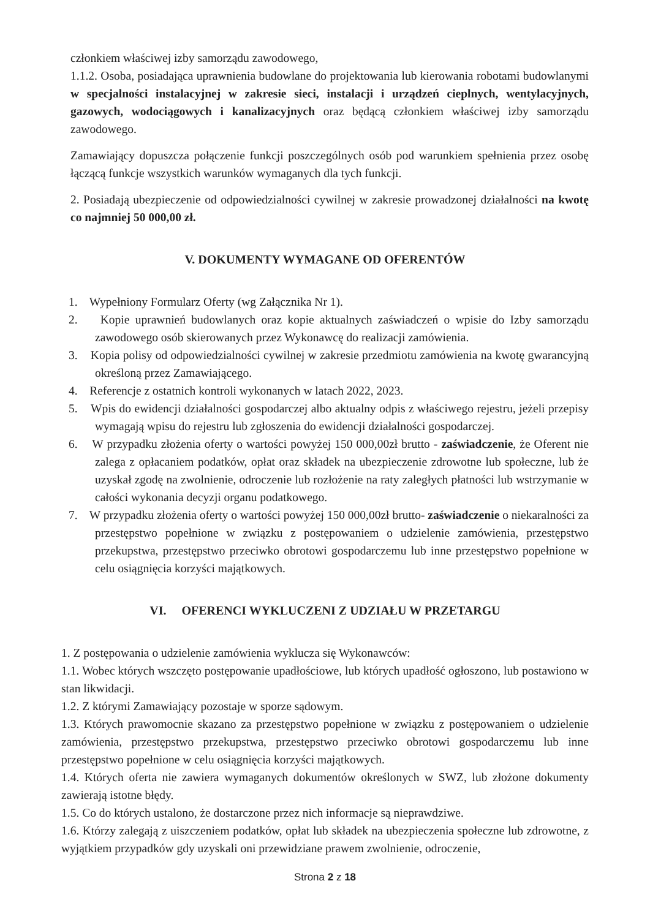członkiem właściwej izby samorządu zawodowego,
1.1.2. Osoba, posiadająca uprawnienia budowlane do projektowania lub kierowania robotami budowlanymi w specjalności instalacyjnej w zakresie sieci, instalacji i urządzeń cieplnych, wentylacyjnych, gazowych, wodociągowych i kanalizacyjnych oraz będącą członkiem właściwej izby samorządu zawodowego.
Zamawiający dopuszcza połączenie funkcji poszczególnych osób pod warunkiem spełnienia przez osobę łączącą funkcje wszystkich warunków wymaganych dla tych funkcji.
2. Posiadają ubezpieczenie od odpowiedzialności cywilnej w zakresie prowadzonej działalności na kwotę co najmniej 50 000,00 zł.
V. DOKUMENTY WYMAGANE OD OFERENTÓW
1. Wypełniony Formularz Oferty (wg Załącznika Nr 1).
2. Kopie uprawnień budowlanych oraz kopie aktualnych zaświadczeń o wpisie do Izby samorządu zawodowego osób skierowanych przez Wykonawcę do realizacji zamówienia.
3. Kopia polisy od odpowiedzialności cywilnej w zakresie przedmiotu zamówienia na kwotę gwarancyjną określoną przez Zamawiającego.
4. Referencje z ostatnich kontroli wykonanych w latach 2022, 2023.
5. Wpis do ewidencji działalności gospodarczej albo aktualny odpis z właściwego rejestru, jeżeli przepisy wymagają wpisu do rejestru lub zgłoszenia do ewidencji działalności gospodarczej.
6. W przypadku złożenia oferty o wartości powyżej 150 000,00zł brutto - zaświadczenie, że Oferent nie zalega z opłacaniem podatków, opłat oraz składek na ubezpieczenie zdrowotne lub społeczne, lub że uzyskał zgodę na zwolnienie, odroczenie lub rozłożenie na raty zaległych płatności lub wstrzymanie w całości wykonania decyzji organu podatkowego.
7. W przypadku złożenia oferty o wartości powyżej 150 000,00zł brutto- zaświadczenie o niekaralności za przestępstwo popełnione w związku z postępowaniem o udzielenie zamówienia, przestępstwo przekupstwa, przestępstwo przeciwko obrotowi gospodarczemu lub inne przestępstwo popełnione w celu osiągnięcia korzyści majątkowych.
VI. OFERENCI WYKLUCZENI Z UDZIAŁU W PRZETARGU
1. Z postępowania o udzielenie zamówienia wyklucza się Wykonawców:
1.1. Wobec których wszczęto postępowanie upadłościowe, lub których upadłość ogłoszono, lub postawiono w stan likwidacji.
1.2. Z którymi Zamawiający pozostaje w sporze sądowym.
1.3. Których prawomocnie skazano za przestępstwo popełnione w związku z postępowaniem o udzielenie zamówienia, przestępstwo przekupstwa, przestępstwo przeciwko obrotowi gospodarczemu lub inne przestępstwo popełnione w celu osiągnięcia korzyści majątkowych.
1.4. Których oferta nie zawiera wymaganych dokumentów określonych w SWZ, lub złożone dokumenty zawierają istotne błędy.
1.5. Co do których ustalono, że dostarczone przez nich informacje są nieprawdziwe.
1.6. Którzy zalegają z uiszczeniem podatków, opłat lub składek na ubezpieczenia społeczne lub zdrowotne, z wyjątkiem przypadków gdy uzyskali oni przewidziane prawem zwolnienie, odroczenie,
Strona 2 z 18